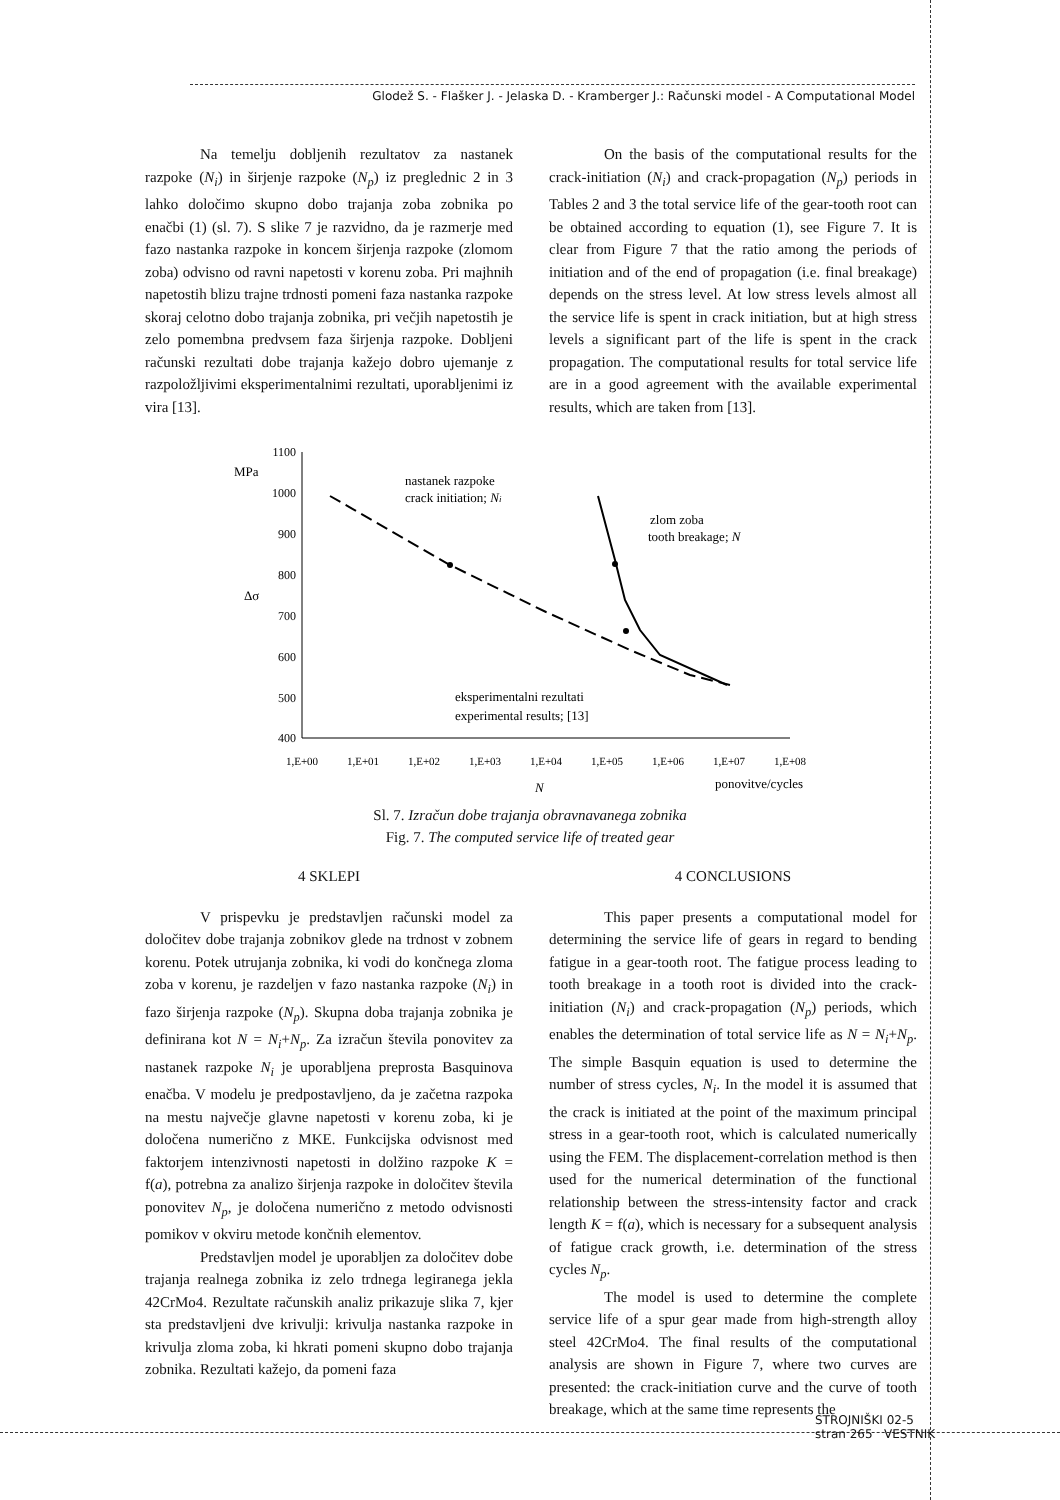Glodež S. - Flašker J. - Jelaska D. - Kramberger J.: Računski model - A Computational Model
Na temelju dobljenih rezultatov za nastanek razpoke (N<sub>i</sub>) in širjenje razpoke (N<sub>p</sub>) iz preglednic 2 in 3 lahko določimo skupno dobo trajanja zoba zobnika po enačbi (1) (sl. 7). S slike 7 je razvidno, da je razmerje med fazo nastanka razpoke in koncem širjenja razpoke (zlomom zoba) odvisno od ravni napetosti v korenu zoba. Pri majhnih napetostih blizu trajne trdnosti pomeni faza nastanka razpoke skoraj celotno dobo trajanja zobnika, pri večjih napetostih je zelo pomembna predvsem faza širjenja razpoke. Dobljeni računski rezultati dobe trajanja kažejo dobro ujemanje z razpoložljivimi eksperimentalnimi rezultati, uporabljenimi iz vira [13].
On the basis of the computational results for the crack-initiation (N<sub>i</sub>) and crack-propagation (N<sub>p</sub>) periods in Tables 2 and 3 the total service life of the gear-tooth root can be obtained according to equation (1), see Figure 7. It is clear from Figure 7 that the ratio among the periods of initiation and of the end of propagation (i.e. final breakage) depends on the stress level. At low stress levels almost all the service life is spent in crack initiation, but at high stress levels a significant part of the life is spent in the crack propagation. The computational results for total service life are in a good agreement with the available experimental results, which are taken from [13].
1100
1000
900
800
700
600
500
400
1,E+00
1,E+01
1,E+02
1,E+03
1,E+04
1,E+05
1,E+06
1,E+07
1,E+08
MPa
Δσ
N
ponovitve/cycles
nastanek razpoke
crack initiation; Ni
zlom zoba
tooth breakage; N
eksperimentalni rezultati
experimental results; [13]
Sl. 7. Izračun dobe trajanja obravnavanega zobnika
Fig. 7. The computed service life of treated gear
4 SKLEPI
V prispevku je predstavljen računski model za določitev dobe trajanja zobnikov glede na trdnost v zobnem korenu. Potek utrujanja zobnika, ki vodi do končnega zloma zoba v korenu, je razdeljen v fazo nastanka razpoke (N<sub>i</sub>) in fazo širjenja razpoke (N<sub>p</sub>). Skupna doba trajanja zobnika je definirana kot N = N<sub>i</sub>+N<sub>p</sub>. Za izračun števila ponovitev za nastanek razpoke N<sub>i</sub> je uporabljena preprosta Basquinova enačba. V modelu je predpostavljeno, da je začetna razpoka na mestu največje glavne napetosti v korenu zoba, ki je določena numerično z MKE. Funkcijska odvisnost med faktorjem intenzivnosti napetosti in dolžino razpoke K = f(a), potrebna za analizo širjenja razpoke in določitev števila ponovitev N<sub>p</sub>, je določena numerično z metodo odvisnosti pomikov v okviru metode končnih elementov.
Predstavljen model je uporabljen za določitev dobe trajanja realnega zobnika iz zelo trdnega legiranega jekla 42CrMo4. Rezultate računskih analiz prikazuje slika 7, kjer sta predstavljeni dve krivulji: krivulja nastanka razpoke in krivulja zloma zoba, ki hkrati pomeni skupno dobo trajanja zobnika. Rezultati kažejo, da pomeni faza
4 CONCLUSIONS
This paper presents a computational model for determining the service life of gears in regard to bending fatigue in a gear-tooth root. The fatigue process leading to tooth breakage in a tooth root is divided into the crack-initiation (N<sub>i</sub>) and crack-propagation (N<sub>p</sub>) periods, which enables the determination of total service life as N = N<sub>i</sub>+N<sub>p</sub>. The simple Basquin equation is used to determine the number of stress cycles, N<sub>i</sub>. In the model it is assumed that the crack is initiated at the point of the maximum principal stress in a gear-tooth root, which is calculated numerically using the FEM. The displacement-correlation method is then used for the numerical determination of the functional relationship between the stress-intensity factor and crack length K = f(a), which is necessary for a subsequent analysis of fatigue crack growth, i.e. determination of the stress cycles N<sub>p</sub>.
The model is used to determine the complete service life of a spur gear made from high-strength alloy steel 42CrMo4. The final results of the computational analysis are shown in Figure 7, where two curves are presented: the crack-initiation curve and the curve of tooth breakage, which at the same time represents the
STROJNIŠKI 02-5
stran 265 VESTNIK